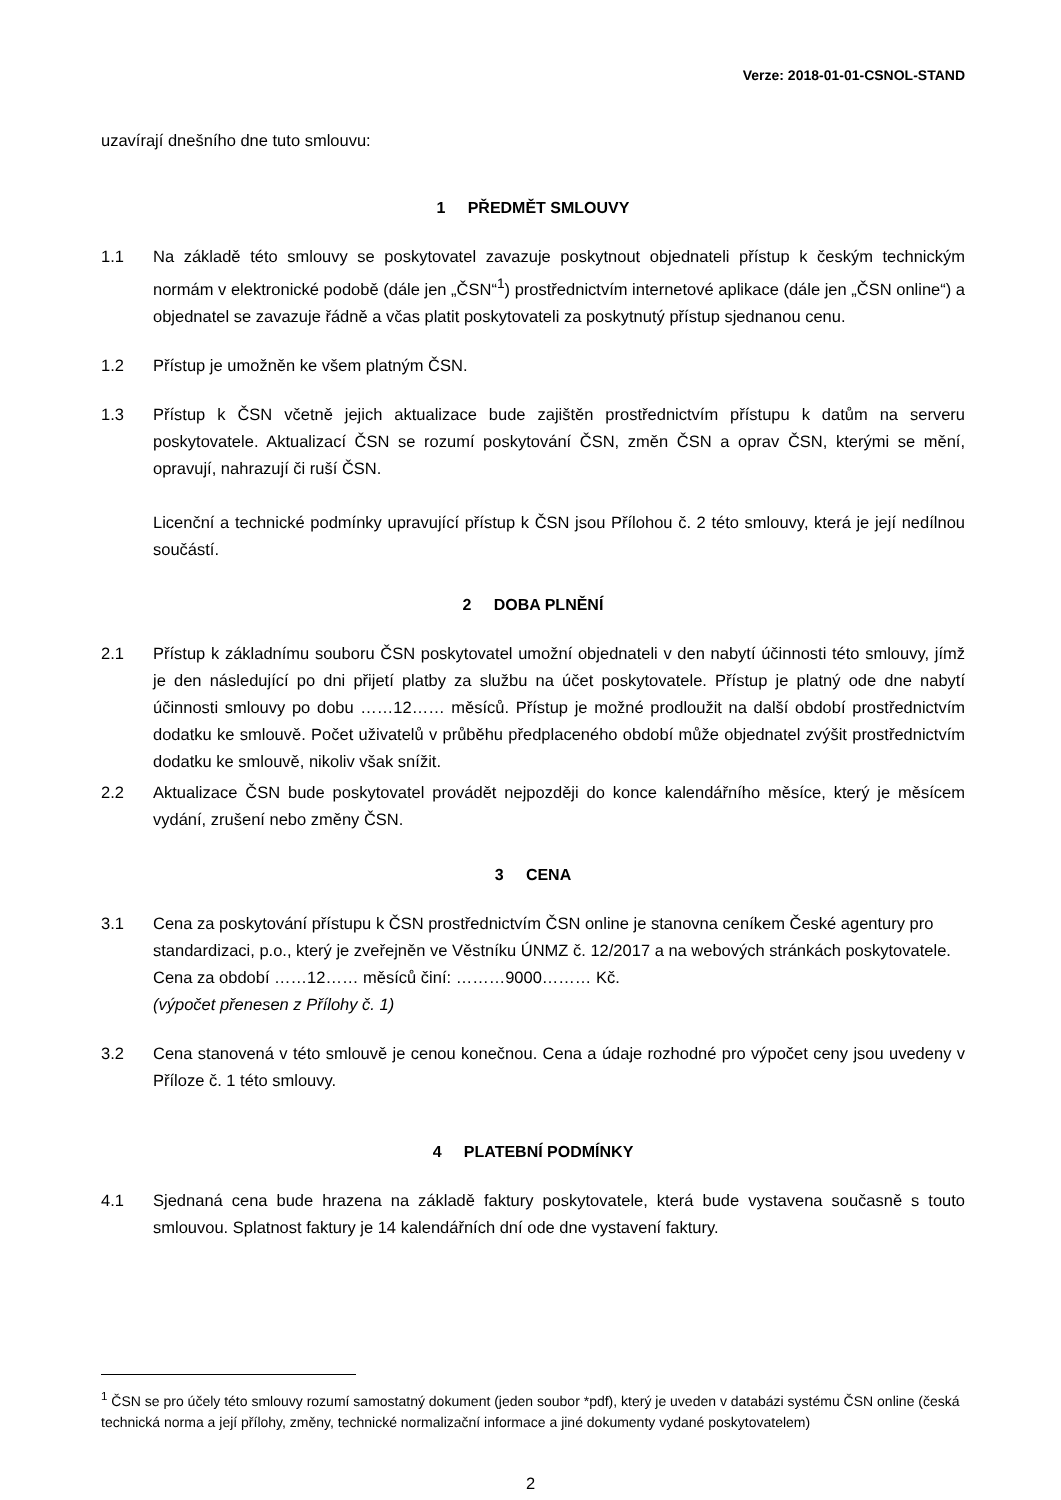Verze: 2018-01-01-CSNOL-STAND
uzavírají dnešního dne tuto smlouvu:
1 PŘEDMĚT SMLOUVY
1.1 Na základě této smlouvy se poskytovatel zavazuje poskytnout objednateli přístup k českým technickým normám v elektronické podobě (dále jen „ČSN“<sup>1</sup>) prostřednictvím internetové aplikace (dále jen „ČSN online“) a objednatel se zavazuje řádně a včas platit poskytovateli za poskytnutý přístup sjednanou cenu.
1.2 Přístup je umožněn ke všem platným ČSN.
1.3 Přístup k ČSN včetně jejich aktualizace bude zajištěn prostřednictvím přístupu k datům na serveru poskytovatele. Aktualizací ČSN se rozumí poskytování ČSN, změn ČSN a oprav ČSN, kterými se mění, opravují, nahrazují či ruší ČSN.
Licenční a technické podmínky upravující přístup k ČSN jsou Přílohou č. 2 této smlouvy, která je její nedílnou součástí.
2 DOBA PLNĚNÍ
2.1 Přístup k základnímu souboru ČSN poskytovatel umožní objednateli v den nabytí účinnosti této smlouvy, jímž je den následující po dni přijetí platby za službu na účet poskytovatele. Přístup je platný ode dne nabytí účinnosti smlouvy po dobu ……12…… měsíců. Přístup je možné prodloužit na další období prostřednictvím dodatku ke smlouvě. Počet uživatelů v průběhu předplaceného období může objednatel zvýšit prostřednictvím dodatku ke smlouvě, nikoliv však snížit.
2.2 Aktualizace ČSN bude poskytovatel provádět nejpozději do konce kalendářního měsíce, který je měsícem vydání, zrušení nebo změny ČSN.
3 CENA
3.1 Cena za poskytování přístupu k ČSN prostřednictvím ČSN online je stanovna ceníkem České agentury pro standardizaci, p.o., který je zveřejněn ve Věstníku ÚNMZ č. 12/2017 a na webových stránkách poskytovatele. Cena za období ……12…… měsíců činí: ………9000……… Kč.
(výpočet přenesen z Přílohy č. 1)
3.2 Cena stanovená v této smlouvě je cenou konečnou. Cena a údaje rozhodné pro výpočet ceny jsou uvedeny v Příloze č. 1 této smlouvy.
4 PLATEBNÍ PODMÍNKY
4.1 Sjednaná cena bude hrazena na základě faktury poskytovatele, která bude vystavena současně s touto smlouvou. Splatnost faktury je 14 kalendářních dní ode dne vystavení faktury.
<sup>1</sup> ČSN se pro účely této smlouvy rozumí samostatný dokument (jeden soubor *pdf), který je uveden v databázi systému ČSN online (česká technická norma a její přílohy, změny, technické normalizační informace a jiné dokumenty vydané poskytovatelem)
2